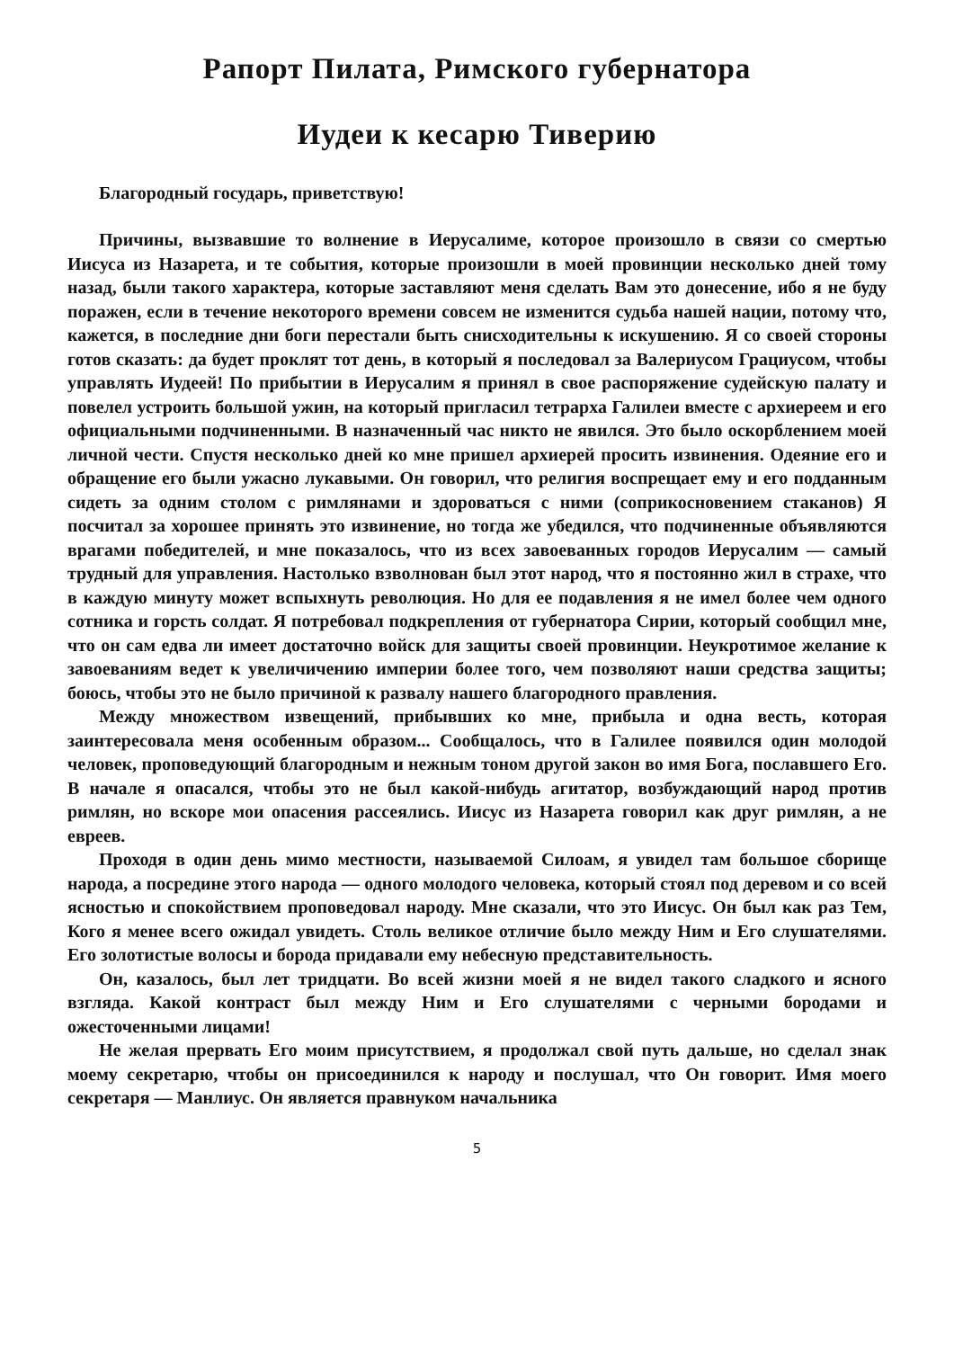Рапорт Пилата, Римского губернатора
Иудеи к кесарю Тиверию
Благородный государь, приветствую!
Причины, вызвавшие то волнение в Иерусалиме, которое произошло в связи со смертью Иисуса из Назарета, и те события, которые произошли в моей провинции несколько дней тому назад, были такого характера, которые заставляют меня сделать Вам это донесение, ибо я не буду поражен, если в течение некоторого времени совсем не изменится судьба нашей нации, потому что, кажется, в последние дни боги перестали быть снисходительны к искушению. Я со своей стороны готов сказать: да будет проклят тот день, в который я последовал за Валериусом Грациусом, чтобы управлять Иудеей! По прибытии в Иерусалим я принял в свое распоряжение судейскую палату и повелел устроить большой ужин, на который пригласил тетрарха Галилеи вместе с архиереем и его официальными подчиненными. В назначенный час никто не явился. Это было оскорблением моей личной чести. Спустя несколько дней ко мне пришел архиерей просить извинения. Одеяние его и обращение его были ужасно лукавыми. Он говорил, что религия воспрещает ему и его подданным сидеть за одним столом с римлянами и здороваться с ними (соприкосновением стаканов) Я посчитал за хорошее принять это извинение, но тогда же убедился, что подчиненные объявляются врагами победителей, и мне показалось, что из всех завоеванных городов Иерусалим — самый трудный для управления. Настолько взволнован был этот народ, что я постоянно жил в страхе, что в каждую минуту может вспыхнуть революция. Но для ее подавления я не имел более чем одного сотника и горсть солдат. Я потребовал подкрепления от губернатора Сирии, который сообщил мне, что он сам едва ли имеет достаточно войск для защиты своей провинции. Неукротимое желание к завоеваниям ведет к увеличичению империи более того, чем позволяют наши средства защиты; боюсь, чтобы это не было причиной к развалу нашего благородного правления.
Между множеством извещений, прибывших ко мне, прибыла и одна весть, которая заинтересовала меня особенным образом... Сообщалось, что в Галилее появился один молодой человек, проповедующий благородным и нежным тоном другой закон во имя Бога, пославшего Его. В начале я опасался, чтобы это не был какой-нибудь агитатор, возбуждающий народ против римлян, но вскоре мои опасения рассеялись. Иисус из Назарета говорил как друг римлян, а не евреев.
Проходя в один день мимо местности, называемой Силоам, я увидел там большое сборище народа, а посредине этого народа — одного молодого человека, который стоял под деревом и со всей ясностью и спокойствием проповедовал народу. Мне сказали, что это Иисус. Он был как раз Тем, Кого я менее всего ожидал увидеть. Столь великое отличие было между Ним и Его слушателями. Его золотистые волосы и борода придавали ему небесную представительность.
Он, казалось, был лет тридцати. Во всей жизни моей я не видел такого сладкого и ясного взгляда. Какой контраст был между Ним и Его слушателями с черными бородами и ожесточенными лицами!
Не желая прервать Его моим присутствием, я продолжал свой путь дальше, но сделал знак моему секретарю, чтобы он присоединился к народу и послушал, что Он говорит. Имя моего секретаря — Манлиус. Он является правнуком начальника
5